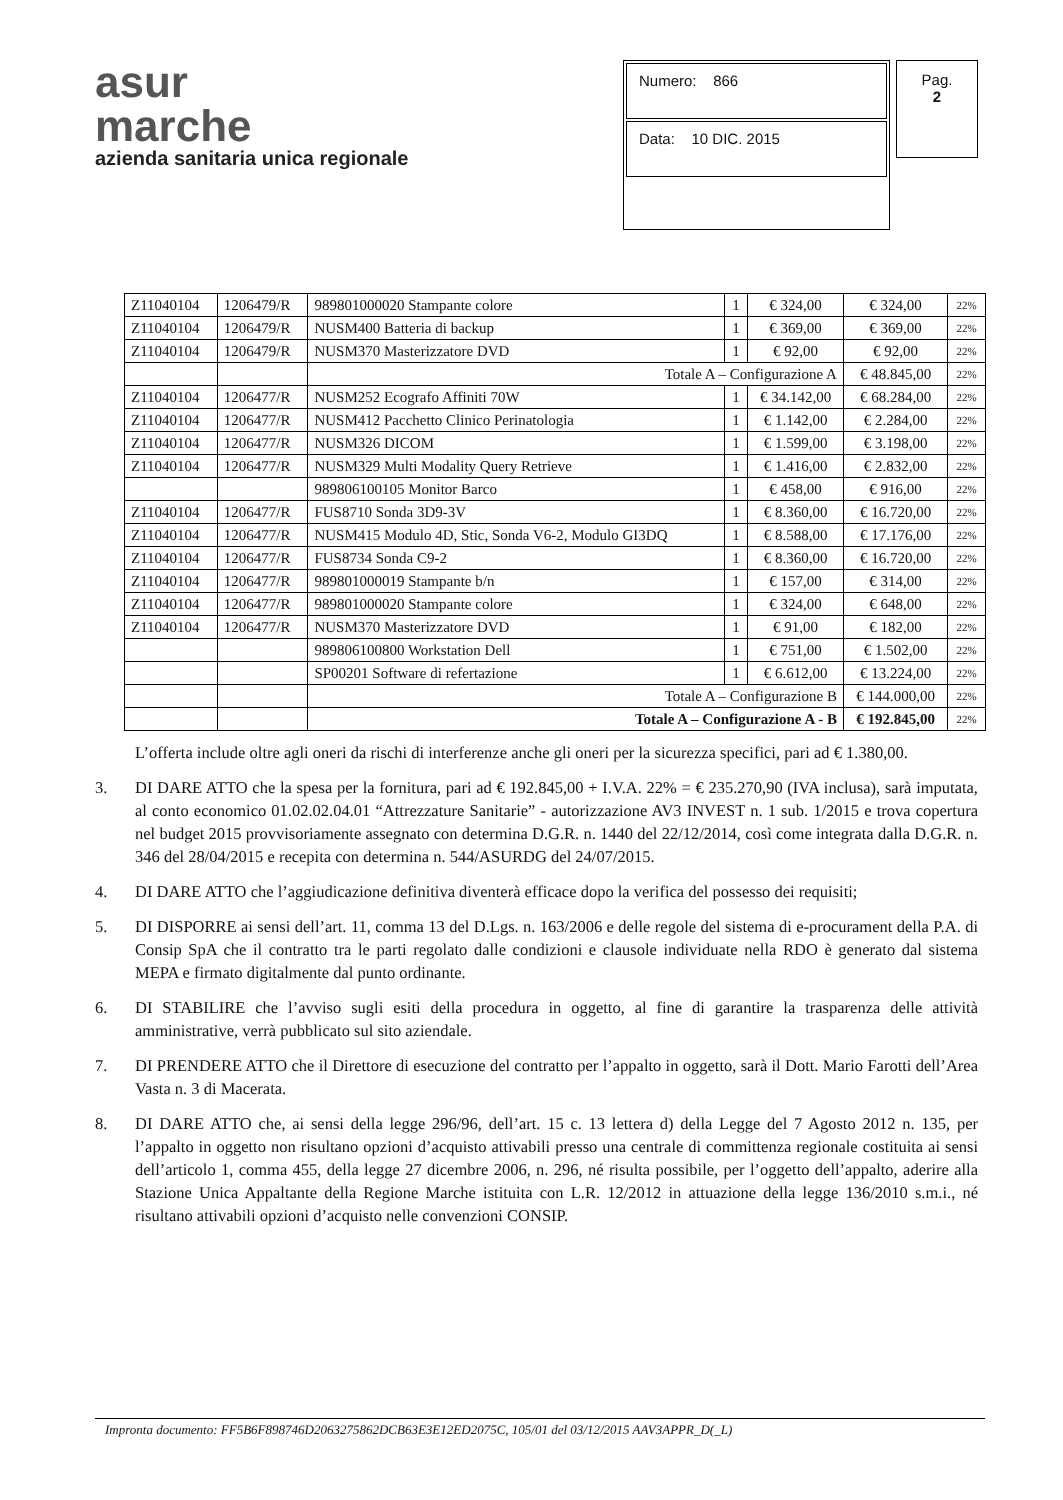asur
marche
azienda sanitaria unica regionale
Numero: 866
Data: 10 DIC. 2015
Pag.
2
| Z11040104 | 1206479/R | 989801000020 Stampante colore | 1 | € 324,00 | € 324,00 | 22% |
| Z11040104 | 1206479/R | NUSM400 Batteria di backup | 1 | € 369,00 | € 369,00 | 22% |
| Z11040104 | 1206479/R | NUSM370 Masterizzatore DVD | 1 | € 92,00 | € 92,00 | 22% |
| | | Totale A – Configurazione A | | | € 48.845,00 | 22% |
| Z11040104 | 1206477/R | NUSM252 Ecografo Affiniti 70W | 1 | € 34.142,00 | € 68.284,00 | 22% |
| Z11040104 | 1206477/R | NUSM412 Pacchetto Clinico Perinatologia | 1 | € 1.142,00 | € 2.284,00 | 22% |
| Z11040104 | 1206477/R | NUSM326 DICOM | 1 | € 1.599,00 | € 3.198,00 | 22% |
| Z11040104 | 1206477/R | NUSM329 Multi Modality Query Retrieve | 1 | € 1.416,00 | € 2.832,00 | 22% |
| | | 989806100105 Monitor Barco | 1 | € 458,00 | € 916,00 | 22% |
| Z11040104 | 1206477/R | FUS8710 Sonda 3D9-3V | 1 | € 8.360,00 | € 16.720,00 | 22% |
| Z11040104 | 1206477/R | NUSM415 Modulo 4D, Stic, Sonda V6-2, Modulo GI3DQ | 1 | € 8.588,00 | € 17.176,00 | 22% |
| Z11040104 | 1206477/R | FUS8734 Sonda C9-2 | 1 | € 8.360,00 | € 16.720,00 | 22% |
| Z11040104 | 1206477/R | 989801000019 Stampante b/n | 1 | € 157,00 | € 314,00 | 22% |
| Z11040104 | 1206477/R | 989801000020 Stampante colore | 1 | € 324,00 | € 648,00 | 22% |
| Z11040104 | 1206477/R | NUSM370 Masterizzatore DVD | 1 | € 91,00 | € 182,00 | 22% |
| | | 989806100800 Workstation Dell | 1 | € 751,00 | € 1.502,00 | 22% |
| | | SP00201 Software di refertazione | 1 | € 6.612,00 | € 13.224,00 | 22% |
| | | Totale A – Configurazione B | | | € 144.000,00 | 22% |
| | | Totale A – Configurazione A - B | | | € 192.845,00 | 22% |
L’offerta include oltre agli oneri da rischi di interferenze anche gli oneri per la sicurezza specifici, pari ad € 1.380,00.
3. DI DARE ATTO che la spesa per la fornitura, pari ad € 192.845,00 + I.V.A. 22% = € 235.270,90 (IVA inclusa), sarà imputata, al conto economico 01.02.02.04.01 “Attrezzature Sanitarie” - autorizzazione AV3 INVEST n. 1 sub. 1/2015 e trova copertura nel budget 2015 provvisoriamente assegnato con determina D.G.R. n. 1440 del 22/12/2014, così come integrata dalla D.G.R. n. 346 del 28/04/2015 e recepita con determina n. 544/ASURDG del 24/07/2015.
4. DI DARE ATTO che l’aggiudicazione definitiva diventerà efficace dopo la verifica del possesso dei requisiti;
5. DI DISPORRE ai sensi dell’art. 11, comma 13 del D.Lgs. n. 163/2006 e delle regole del sistema di e-procurament della P.A. di Consip SpA che il contratto tra le parti regolato dalle condizioni e clausole individuate nella RDO è generato dal sistema MEPA e firmato digitalmente dal punto ordinante.
6. DI STABILIRE che l’avviso sugli esiti della procedura in oggetto, al fine di garantire la trasparenza delle attività amministrative, verrà pubblicato sul sito aziendale.
7. DI PRENDERE ATTO che il Direttore di esecuzione del contratto per l’appalto in oggetto, sarà il Dott. Mario Farotti dell’Area Vasta n. 3 di Macerata.
8. DI DARE ATTO che, ai sensi della legge 296/96, dell’art. 15 c. 13 lettera d) della Legge del 7 Agosto 2012 n. 135, per l’appalto in oggetto non risultano opzioni d’acquisto attivabili presso una centrale di committenza regionale costituita ai sensi dell’articolo 1, comma 455, della legge 27 dicembre 2006, n. 296, né risulta possibile, per l’oggetto dell’appalto, aderire alla Stazione Unica Appaltante della Regione Marche istituita con L.R. 12/2012 in attuazione della legge 136/2010 s.m.i., né risultano attivabili opzioni d’acquisto nelle convenzioni CONSIP.
Impronta documento: FF5B6F898746D2063275862DCB63E3E12ED2075C, 105/01 del 03/12/2015 AAV3APPR_D(_L)